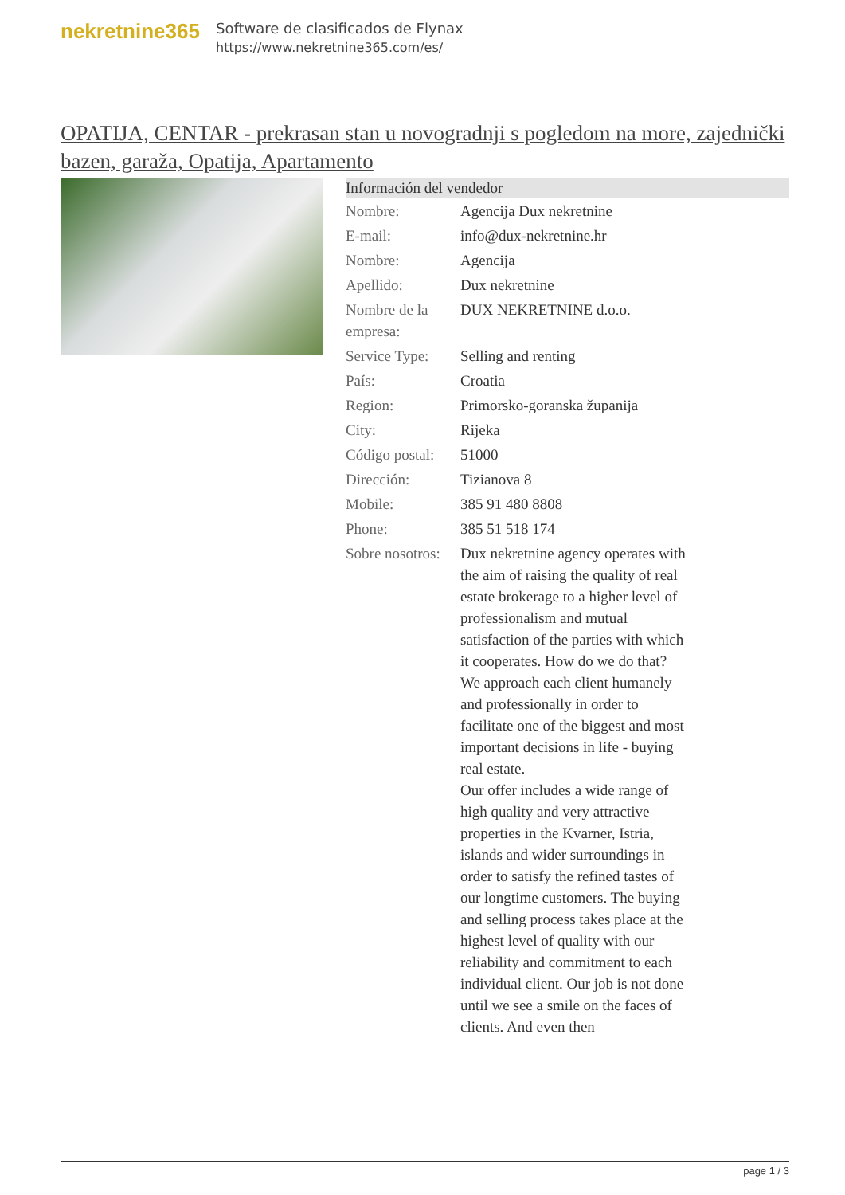nekretnine365
Software de clasificados de Flynax
https://www.nekretnine365.com/es/
OPATIJA, CENTAR - prekrasan stan u novogradnji s pogledom na more, zajednički bazen, garaža, Opatija, Apartamento
Información del vendedor
| Nombre: | Agencija Dux nekretnine |
| E-mail: | info@dux-nekretnine.hr |
| Nombre: | Agencija |
| Apellido: | Dux nekretnine |
| Nombre de la empresa: | DUX NEKRETNINE d.o.o. |
| Service Type: | Selling and renting |
| País: | Croatia |
| Region: | Primorsko-goranska županija |
| City: | Rijeka |
| Código postal: | 51000 |
| Dirección: | Tizianova 8 |
| Mobile: | 385 91 480 8808 |
| Phone: | 385 51 518 174 |
| Sobre nosotros: | Dux nekretnine agency operates with the aim of raising the quality of real estate brokerage to a higher level of professionalism and mutual satisfaction of the parties with which it cooperates. How do we do that? We approach each client humanely and professionally in order to facilitate one of the biggest and most important decisions in life - buying real estate. Our offer includes a wide range of high quality and very attractive properties in the Kvarner, Istria, islands and wider surroundings in order to satisfy the refined tastes of our longtime customers. The buying and selling process takes place at the highest level of quality with our reliability and commitment to each individual client. Our job is not done until we see a smile on the faces of clients. And even then |
page 1 / 3